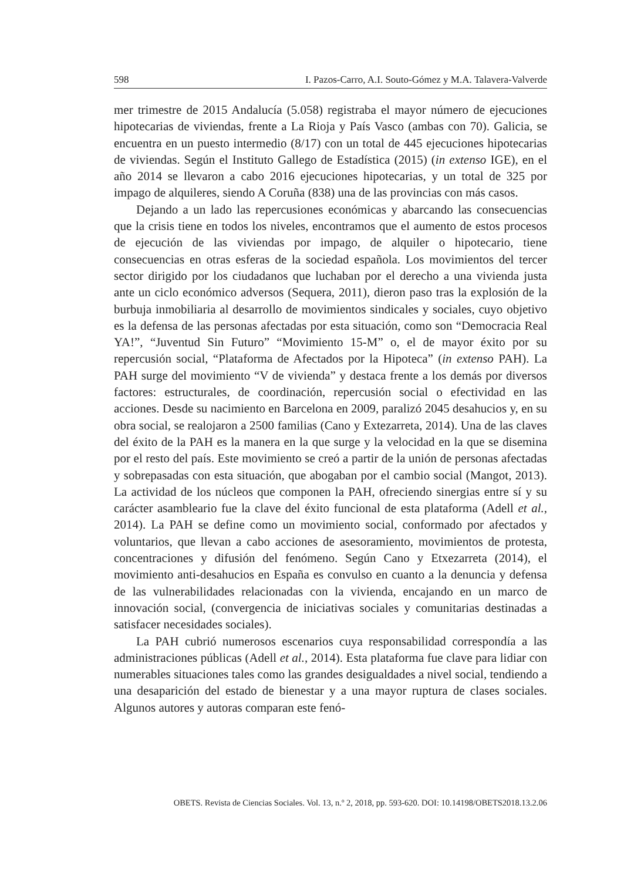598 I. Pazos-Carro, A.I. Souto-Gómez y M.A. Talavera-Valverde
mer trimestre de 2015 Andalucía (5.058) registraba el mayor número de ejecuciones hipotecarias de viviendas, frente a La Rioja y País Vasco (ambas con 70). Galicia, se encuentra en un puesto intermedio (8/17) con un total de 445 ejecuciones hipotecarias de viviendas. Según el Instituto Gallego de Estadística (2015) (in extenso IGE), en el año 2014 se llevaron a cabo 2016 ejecuciones hipotecarias, y un total de 325 por impago de alquileres, siendo A Coruña (838) una de las provincias con más casos.
Dejando a un lado las repercusiones económicas y abarcando las consecuencias que la crisis tiene en todos los niveles, encontramos que el aumento de estos procesos de ejecución de las viviendas por impago, de alquiler o hipotecario, tiene consecuencias en otras esferas de la sociedad española. Los movimientos del tercer sector dirigido por los ciudadanos que luchaban por el derecho a una vivienda justa ante un ciclo económico adversos (Sequera, 2011), dieron paso tras la explosión de la burbuja inmobiliaria al desarrollo de movimientos sindicales y sociales, cuyo objetivo es la defensa de las personas afectadas por esta situación, como son “Democracia Real YA!”, “Juventud Sin Futuro” “Movimiento 15-M” o, el de mayor éxito por su repercusión social, “Plataforma de Afectados por la Hipoteca” (in extenso PAH). La PAH surge del movimiento “V de vivienda” y destaca frente a los demás por diversos factores: estructurales, de coordinación, repercusión social o efectividad en las acciones. Desde su nacimiento en Barcelona en 2009, paralizó 2045 desahucios y, en su obra social, se realojaron a 2500 familias (Cano y Extezarreta, 2014). Una de las claves del éxito de la PAH es la manera en la que surge y la velocidad en la que se disemina por el resto del país. Este movimiento se creó a partir de la unión de personas afectadas y sobrepasadas con esta situación, que abogaban por el cambio social (Mangot, 2013). La actividad de los núcleos que componen la PAH, ofreciendo sinergias entre sí y su carácter asambleario fue la clave del éxito funcional de esta plataforma (Adell et al., 2014). La PAH se define como un movimiento social, conformado por afectados y voluntarios, que llevan a cabo acciones de asesoramiento, movimientos de protesta, concentraciones y difusión del fenómeno. Según Cano y Etxezarreta (2014), el movimiento anti-desahucios en España es convulso en cuanto a la denuncia y defensa de las vulnerabilidades relacionadas con la vivienda, encajando en un marco de innovación social, (convergencia de iniciativas sociales y comunitarias destinadas a satisfacer necesidades sociales).
La PAH cubrió numerosos escenarios cuya responsabilidad correspondía a las administraciones públicas (Adell et al., 2014). Esta plataforma fue clave para lidiar con numerables situaciones tales como las grandes desigualdades a nivel social, tendiendo a una desaparición del estado de bienestar y a una mayor ruptura de clases sociales. Algunos autores y autoras comparan este fenó-
OBETS. Revista de Ciencias Sociales. Vol. 13, n.º 2, 2018, pp. 593-620. DOI: 10.14198/OBETS2018.13.2.06